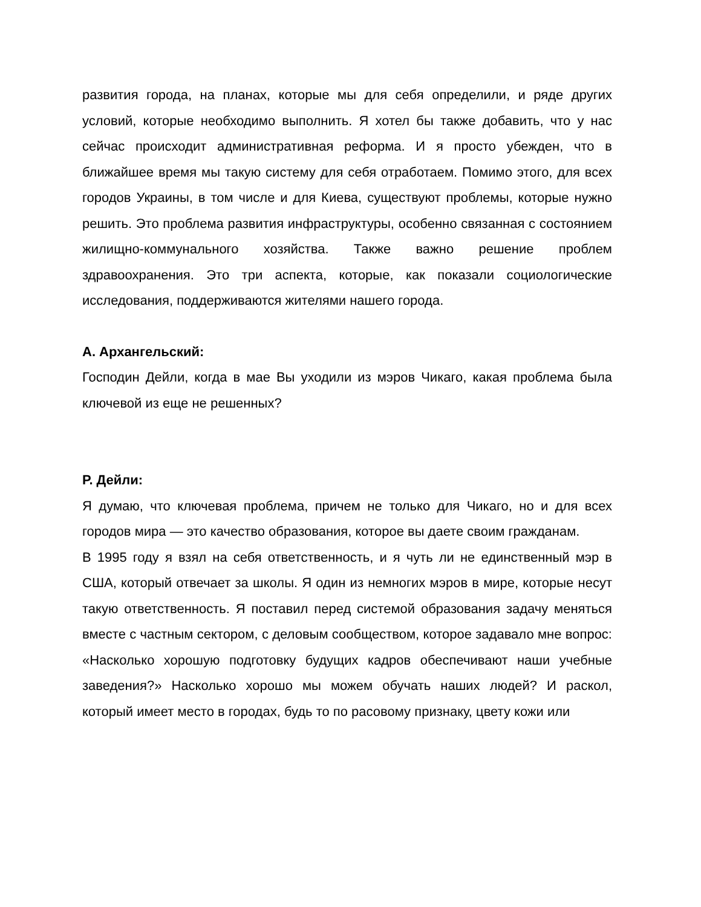развития города, на планах, которые мы для себя определили, и ряде других условий, которые необходимо выполнить. Я хотел бы также добавить, что у нас сейчас происходит административная реформа. И я просто убежден, что в ближайшее время мы такую систему для себя отработаем. Помимо этого, для всех городов Украины, в том числе и для Киева, существуют проблемы, которые нужно решить. Это проблема развития инфраструктуры, особенно связанная с состоянием жилищно-коммунального хозяйства. Также важно решение проблем здравоохранения. Это три аспекта, которые, как показали социологические исследования, поддерживаются жителями нашего города.
А. Архангельский:
Господин Дейли, когда в мае Вы уходили из мэров Чикаго, какая проблема была ключевой из еще не решенных?
Р. Дейли:
Я думаю, что ключевая проблема, причем не только для Чикаго, но и для всех городов мира — это качество образования, которое вы даете своим гражданам.
В 1995 году я взял на себя ответственность, и я чуть ли не единственный мэр в США, который отвечает за школы. Я один из немногих мэров в мире, которые несут такую ответственность. Я поставил перед системой образования задачу меняться вместе с частным сектором, с деловым сообществом, которое задавало мне вопрос: «Насколько хорошую подготовку будущих кадров обеспечивают наши учебные заведения?» Насколько хорошо мы можем обучать наших людей? И раскол, который имеет место в городах, будь то по расовому признаку, цвету кожи или